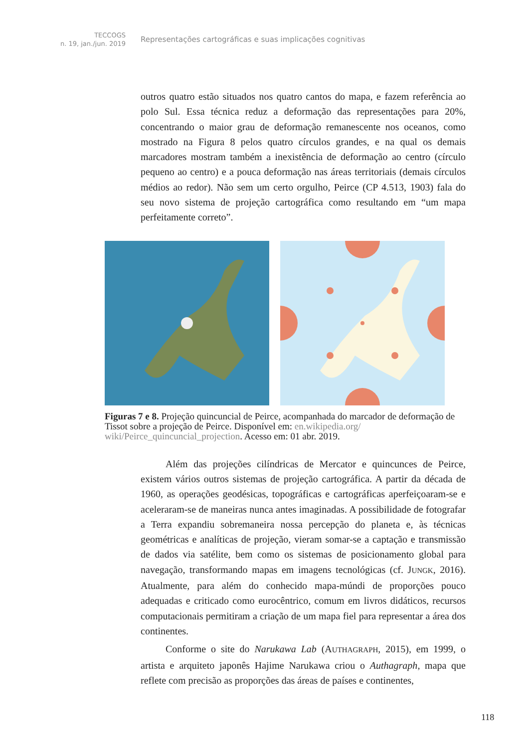TECCOGS
n. 19, jan./jun. 2019
Representações cartográficas e suas implicações cognitivas
outros quatro estão situados nos quatro cantos do mapa, e fazem referência ao polo Sul. Essa técnica reduz a deformação das representações para 20%, concentrando o maior grau de deformação remanescente nos oceanos, como mostrado na Figura 8 pelos quatro círculos grandes, e na qual os demais marcadores mostram também a inexistência de deformação ao centro (círculo pequeno ao centro) e a pouca deformação nas áreas territoriais (demais círculos médios ao redor). Não sem um certo orgulho, Peirce (CP 4.513, 1903) fala do seu novo sistema de projeção cartográfica como resultando em “um mapa perfeitamente correto”.
Figuras 7 e 8. Projeção quincuncial de Peirce, acompanhada do marcador de deformação de Tissot sobre a projeção de Peirce. Disponível em: en.wikipedia.org/ wiki/Peirce_quincuncial_projection. Acesso em: 01 abr. 2019.
Além das projeções cilíndricas de Mercator e quincunces de Peirce, existem vários outros sistemas de projeção cartográfica. A partir da década de 1960, as operações geodésicas, topográficas e cartográficas aperfeiçoaram-se e aceleraram-se de maneiras nunca antes imaginadas. A possibilidade de fotografar a Terra expandiu sobremaneira nossa percepção do planeta e, às técnicas geométricas e analíticas de projeção, vieram somar-se a captação e transmissão de dados via satélite, bem como os sistemas de posicionamento global para navegação, transformando mapas em imagens tecnológicas (cf. JUNGK, 2016). Atualmente, para além do conhecido mapa-múndi de proporções pouco adequadas e criticado como eurocêntrico, comum em livros didáticos, recursos computacionais permitiram a criação de um mapa fiel para representar a área dos continentes.
Conforme o site do Narukawa Lab (AUTHAGRAPH, 2015), em 1999, o artista e arquiteto japonês Hajime Narukawa criou o Authagraph, mapa que reflete com precisão as proporções das áreas de países e continentes,
118